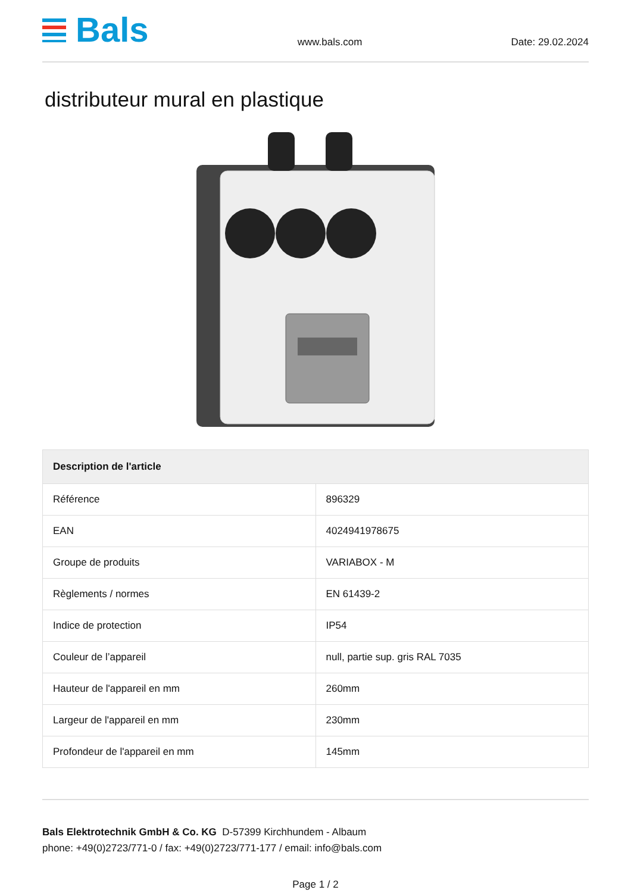Bals
www.bals.com
Date: 29.02.2024
distributeur mural en plastique
| Description de l'article | |
| --- | --- |
| Référence | 896329 |
| EAN | 4024941978675 |
| Groupe de produits | VARIABOX - M |
| Règlements / normes | EN 61439-2 |
| Indice de protection | IP54 |
| Couleur de l’appareil | null, partie sup. gris RAL 7035 |
| Hauteur de l'appareil en mm | 260mm |
| Largeur de l'appareil en mm | 230mm |
| Profondeur de l'appareil en mm | 145mm |
Bals Elektrotechnik GmbH & Co. KG D-57399 Kirchhundem - Albaum
phone: +49(0)2723/771-0 / fax: +49(0)2723/771-177 / email: info@bals.com
Page 1 / 2